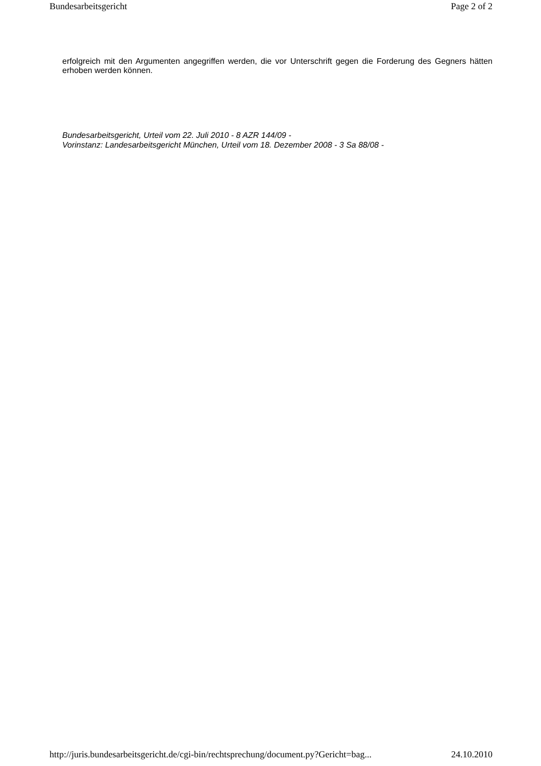Bundesarbeitsgericht Page 2 of 2
erfolgreich mit den Argumenten angegriffen werden, die vor Unterschrift gegen die Forderung des Gegners hätten erhoben werden können.
Bundesarbeitsgericht, Urteil vom 22. Juli 2010 - 8 AZR 144/09 -
Vorinstanz: Landesarbeitsgericht München, Urteil vom 18. Dezember 2008 - 3 Sa 88/08 -
http://juris.bundesarbeitsgericht.de/cgi-bin/rechtsprechung/document.py?Gericht=bag... 24.10.2010